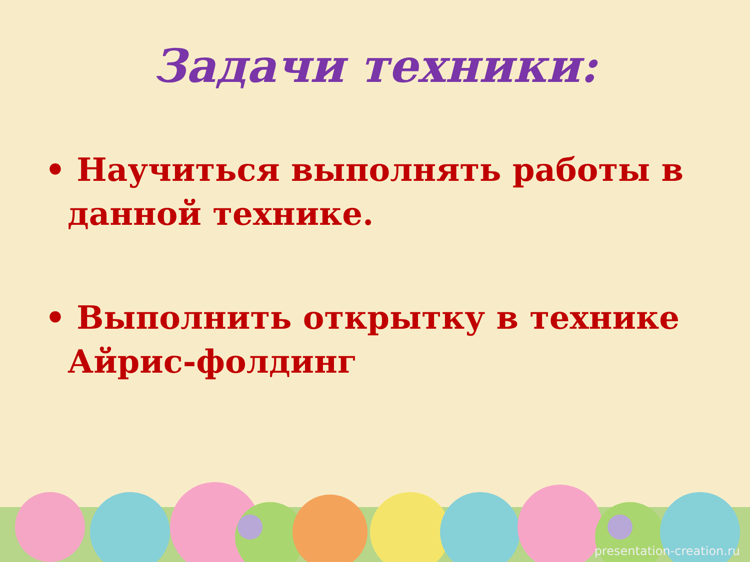Задачи техники:
• Научиться выполнять работы в данной технике.
• Выполнить открытку в технике Айрис-фолдинг
presentation-creation.ru